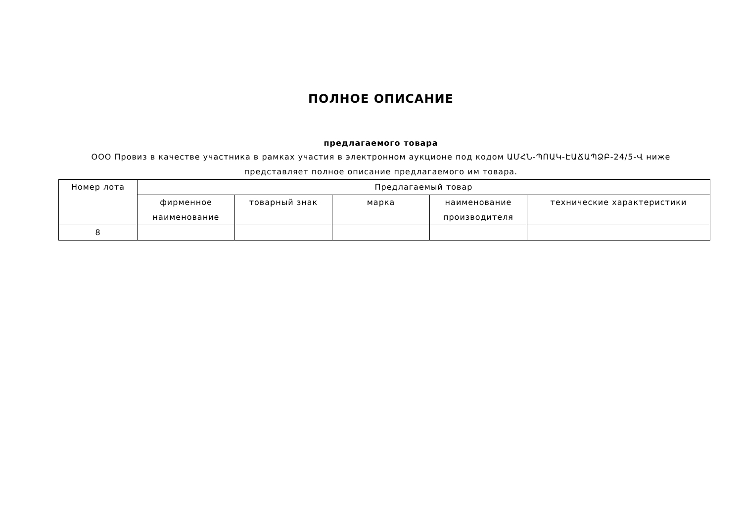ПОЛНОЕ ОПИСАНИЕ
предлагаемого товара
ООО Провиз в качестве участника в рамках участия в электронном аукционе под кодом ԱՄՀՆ-ՊՈԱԿ-ԷԱՃԱՊՁԲ-24/5-Վ ниже
представляет полное описание предлагаемого им товара.
| Номер лота | Предлагаемый товар | | | | |
| --- | --- | --- | --- | --- | --- |
| | фирменное наименование | товарный знак | марка | наименование производителя | технические характеристики |
| 8 | | | | | |